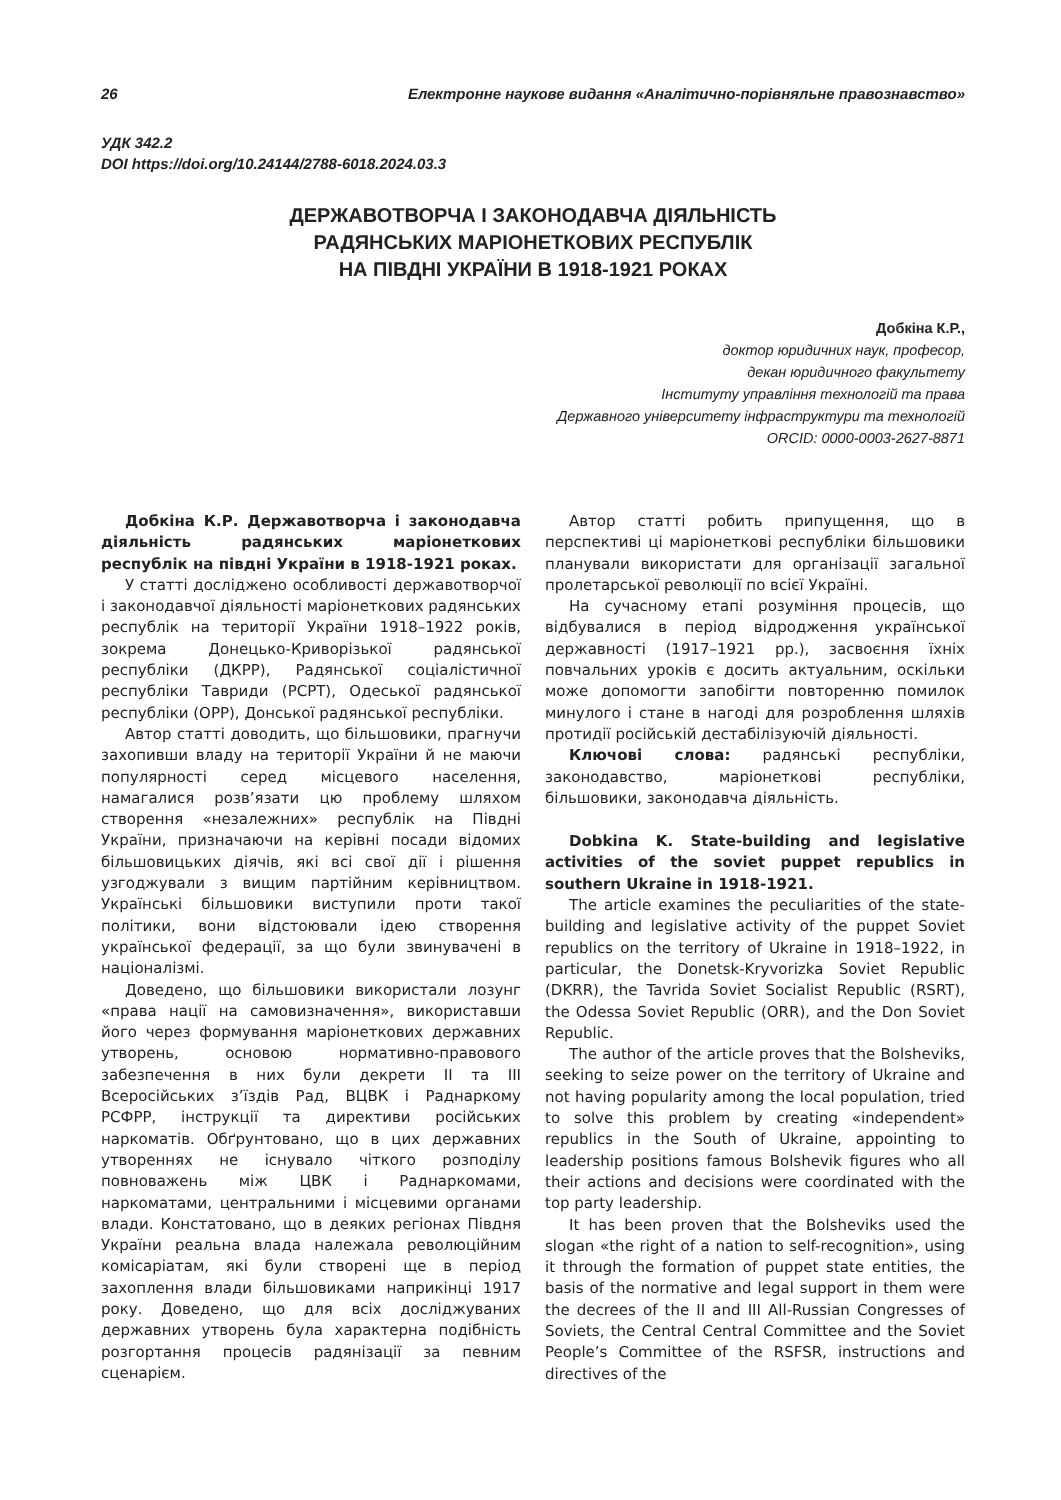26 Електронне наукове видання «Аналітично-порівняльне правознавство»
УДК 342.2
DOI https://doi.org/10.24144/2788-6018.2024.03.3
ДЕРЖАВОТВОРЧА І ЗАКОНОДАВЧА ДІЯЛЬНІСТЬ
РАДЯНСЬКИХ МАРІОНЕТКОВИХ РЕСПУБЛІК
НА ПІВДНІ УКРАЇНИ В 1918-1921 РОКАХ
Добкіна К.Р.,
доктор юридичних наук, професор,
декан юридичного факультету
Інституту управління технологій та права
Державного університету інфраструктури та технологій
ORCID: 0000-0003-2627-8871
Добкіна К.Р. Державотворча і законодавча діяльність радянських маріонеткових республік на півдні України в 1918-1921 роках.
У статті досліджено особливості державотворчої і законодавчої діяльності маріонеткових радянських республік на території України 1918–1922 років, зокрема Донецько-Криворізької радянської республіки (ДКРР), Радянської соціалістичної республіки Тавриди (РСРТ), Одеської радянської республіки (ОРР), Донської радянської республіки.
Автор статті доводить, що більшовики, прагнучи захопивши владу на території України й не маючи популярності серед місцевого населення, намагалися розв’язати цю проблему шляхом створення «незалежних» республік на Півдні України, призначаючи на керівні посади відомих більшовицьких діячів, які всі свої дії і рішення узгоджували з вищим партійним керівництвом. Українські більшовики виступили проти такої політики, вони відстоювали ідею створення української федерації, за що були звинувачені в націоналізмі.
Доведено, що більшовики використали лозунг «права нації на самовизначення», використавши його через формування маріонеткових державних утворень, основою нормативно-правового забезпечення в них були декрети II та III Всеросійських з’їздів Рад, ВЦВК і Раднаркому РСФРР, інструкції та директиви російських наркоматів. Обґрунтовано, що в цих державних утвореннях не існувало чіткого розподілу повноважень між ЦВК і Раднаркомами, наркоматами, центральними і місцевими органами влади. Констатовано, що в деяких регіонах Півдня України реальна влада належала революційним комісаріатам, які були створені ще в період захоплення влади більшовиками наприкінці 1917 року. Доведено, що для всіх досліджуваних державних утворень була характерна подібність розгортання процесів радянізації за певним сценарієм.
Автор статті робить припущення, що в перспективі ці маріонеткові республіки більшовики планували використати для організації загальної пролетарської революції по всієї Україні.
На сучасному етапі розуміння процесів, що відбувалися в період відродження української державності (1917–1921 рр.), засвоєння їхніх повчальних уроків є досить актуальним, оскільки може допомогти запобігти повторенню помилок минулого і стане в нагоді для розроблення шляхів протидії російській дестабілізуючій діяльності.
Ключові слова: радянські республіки, законодавство, маріонеткові республіки, більшовики, законодавча діяльність.
Dobkina K. State-building and legislative activities of the soviet puppet republics in southern Ukraine in 1918-1921.
The article examines the peculiarities of the state-building and legislative activity of the puppet Soviet republics on the territory of Ukraine in 1918–1922, in particular, the Donetsk-Kryvorizka Soviet Republic (DKRR), the Tavrida Soviet Socialist Republic (RSRT), the Odessa Soviet Republic (ORR), and the Don Soviet Republic.
The author of the article proves that the Bolsheviks, seeking to seize power on the territory of Ukraine and not having popularity among the local population, tried to solve this problem by creating «independent» republics in the South of Ukraine, appointing to leadership positions famous Bolshevik figures who all their actions and decisions were coordinated with the top party leadership.
It has been proven that the Bolsheviks used the slogan «the right of a nation to self-recognition», using it through the formation of puppet state entities, the basis of the normative and legal support in them were the decrees of the II and III All-Russian Congresses of Soviets, the Central Central Committee and the Soviet People’s Committee of the RSFSR, instructions and directives of the